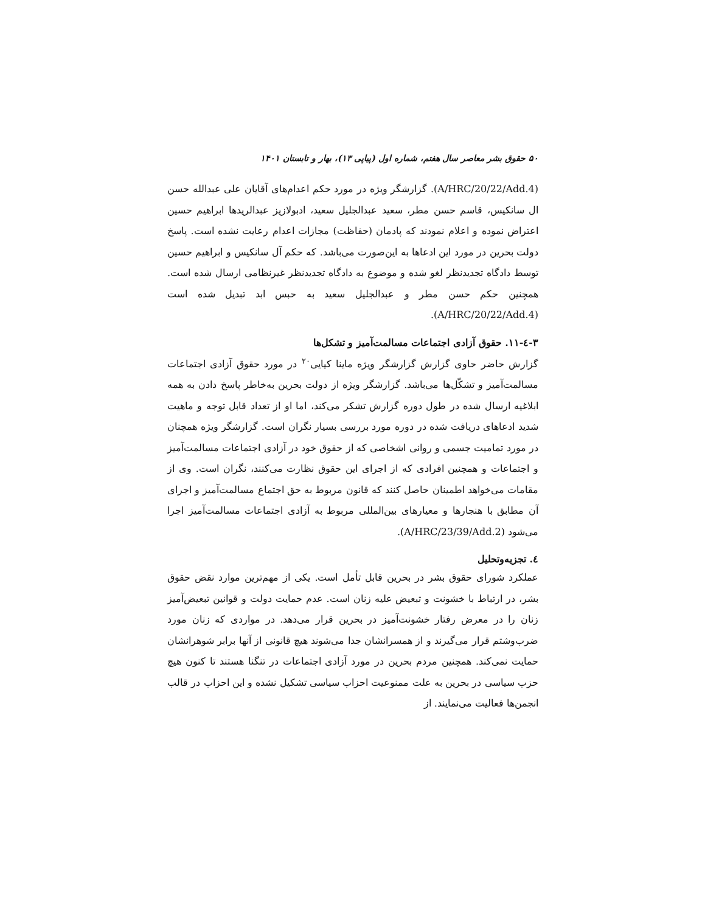۵۰ حقوق بشر معاصر سال هفتم، شماره اول (پیاپی ۱۳)، بهار و تابستان ۱۴۰۱
(A/HRC/20/22/Add.4). گزارشگر ویژه در مورد حکم اعدام‌های آقایان علی عبدالله حسن ال سانکیس، قاسم حسن مطر، سعید عبدالجلیل سعید، ادبولازیز عبدالریدها ابراهیم حسین اعتراض نموده و اعلام نمودند که پادمان (حفاظت) مجازات اعدام رعایت نشده است. پاسخ دولت بحرین در مورد این ادعاها به این‌صورت می‌باشد. که حکم آل سانکیس و ابراهیم حسین توسط دادگاه تجدیدنظر لغو شده و موضوع به دادگاه تجدیدنظر غیرنظامی ارسال شده است. همچنین حکم حسن مطر و عبدالجلیل سعید به حبس ابد تبدیل شده است (A/HRC/20/22/Add.4).
۳-٤-۱۱. حقوق آزادی اجتماعات مسالمت‌آمیز و تشکل‌ها
گزارش حاضر حاوی گزارش گزارشگر ویژه ماینا کیایی<sup>۲۰</sup> در مورد حقوق آزادی اجتماعات مسالمت‌آمیز و تشکّل‌ها می‌باشد. گزارشگر ویژه از دولت بحرین به‌خاطر پاسخ دادن به همه ابلاغیه ارسال شده در طول دوره گزارش تشکر می‌کند، اما او از تعداد قابل توجه و ماهیت شدید ادعاهای دریافت شده در دوره مورد بررسی بسیار نگران است. گزارشگر ویژه همچنان در مورد تمامیت جسمی و روانی اشخاصی که از حقوق خود در آزادی اجتماعات مسالمت‌آمیز و اجتماعات و همچنین افرادی که از اجرای این حقوق نظارت می‌کنند، نگران است. وی از مقامات می‌خواهد اطمینان حاصل کنند که قانون مربوط به حق اجتماع مسالمت‌آمیز و اجرای آن مطابق با هنجارها و معیارهای بین‌المللی مربوط به آزادی اجتماعات مسالمت‌آمیز اجرا می‌شود (A/HRC/23/39/Add.2).
٤. تجزیه‌وتحلیل
عملکرد شورای حقوق بشر در بحرین قابل تأمل است. یکی از مهم‌ترین موارد نقض حقوق بشر، در ارتباط با خشونت و تبعیض علیه زنان است. عدم حمایت دولت و قوانین تبعیض‌آمیز زنان را در معرض رفتار خشونت‌آمیز در بحرین قرار می‌دهد. در مواردی که زنان مورد ضرب‌وشتم قرار می‌گیرند و از همسرانشان جدا می‌شوند هیچ قانونی از آنها برابر شوهرانشان حمایت نمی‌کند. همچنین مردم بحرین در مورد آزادی اجتماعات در تنگنا هستند تا کنون هیچ حزب سیاسی در بحرین به علت ممنوعیت احزاب سیاسی تشکیل نشده و این احزاب در قالب انجمن‌ها فعالیت می‌نمایند. از